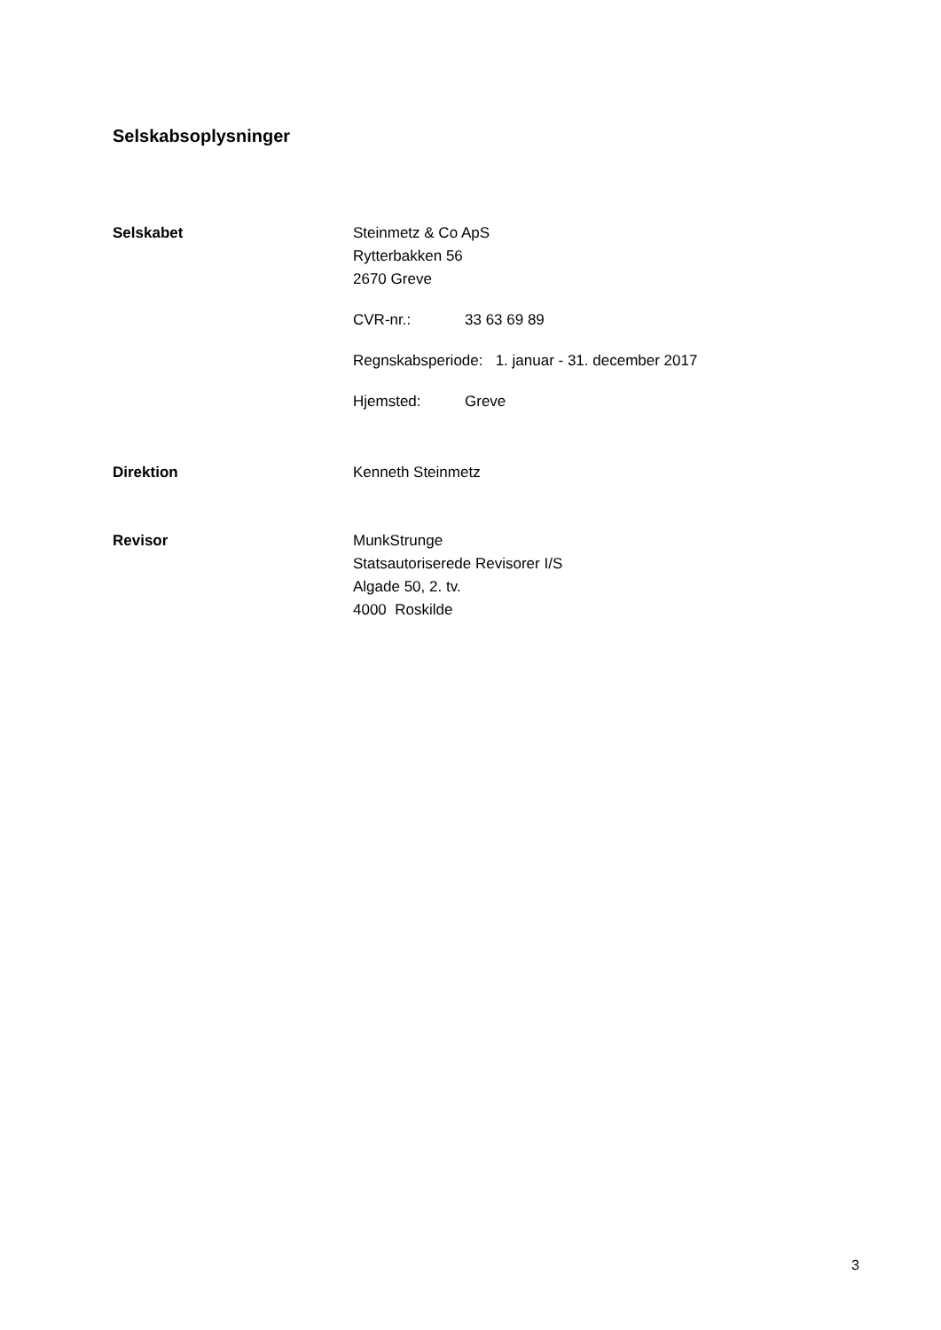Selskabsoplysninger
Selskabet Steinmetz & Co ApS
Rytterbakken 56
2670 Greve
CVR-nr.: 33 63 69 89
Regnskabsperiode: 1. januar - 31. december 2017
Hjemsted: Greve
Direktion Kenneth Steinmetz
Revisor MunkStrunge
Statsautoriserede Revisorer I/S
Algade 50, 2. tv.
4000 Roskilde
3